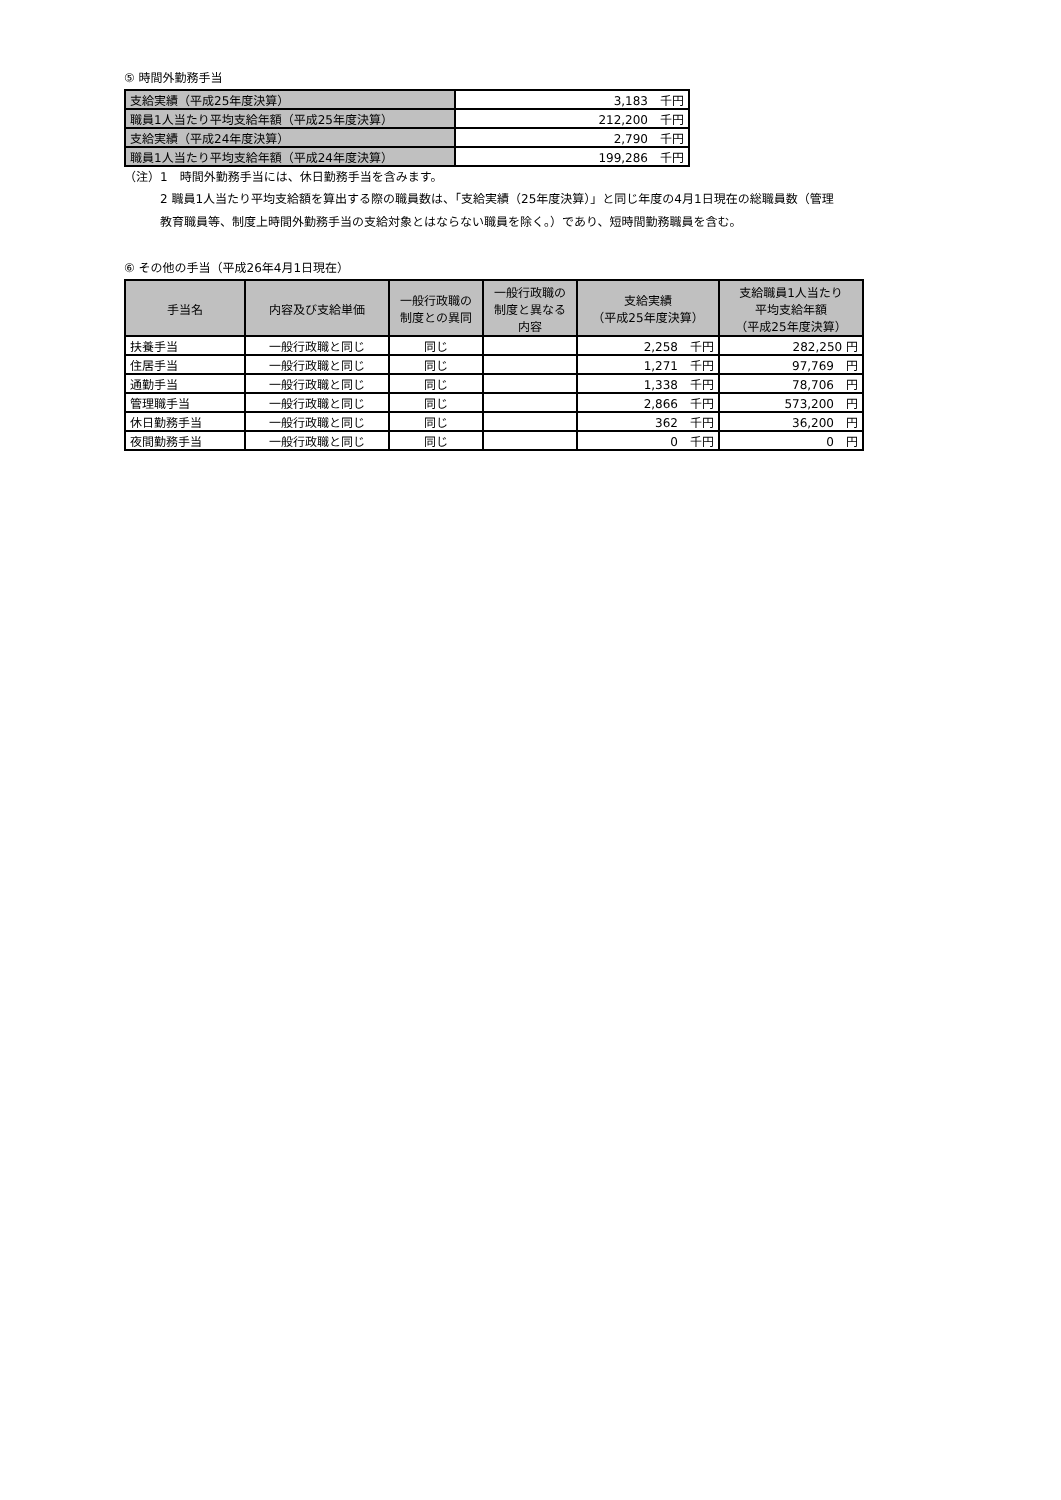⑤ 時間外勤務手当
| 支給実績（平成25年度決算） | 3,183 千円 |
| 職員1人当たり平均支給年額（平成25年度決算） | 212,200 千円 |
| 支給実績（平成24年度決算） | 2,790 千円 |
| 職員1人当たり平均支給年額（平成24年度決算） | 199,286 千円 |
（注）1　時間外勤務手当には、休日勤務手当を含みます。
2 職員1人当たり平均支給額を算出する際の職員数は、「支給実績（25年度決算）」と同じ年度の4月1日現在の総職員数（管理
教育職員等、制度上時間外勤務手当の支給対象とはならない職員を除く。）であり、短時間勤務職員を含む。
⑥ その他の手当（平成26年4月1日現在）
| 手当名 | 内容及び支給単価 | 一般行政職の 制度との異同 | 一般行政職の 制度と異なる 内容 | 支給実績 （平成25年度決算） | 支給職員1人当たり 平均支給年額 （平成25年度決算） |
| --- | --- | --- | --- | --- | --- |
| 扶養手当 | 一般行政職と同じ | 同じ | | 2,258 千円 | 282,250 円 |
| 住居手当 | 一般行政職と同じ | 同じ | | 1,271 千円 | 97,769 円 |
| 通勤手当 | 一般行政職と同じ | 同じ | | 1,338 千円 | 78,706 円 |
| 管理職手当 | 一般行政職と同じ | 同じ | | 2,866 千円 | 573,200 円 |
| 休日勤務手当 | 一般行政職と同じ | 同じ | | 362 千円 | 36,200 円 |
| 夜間勤務手当 | 一般行政職と同じ | 同じ | | 0 千円 | 0 円 |